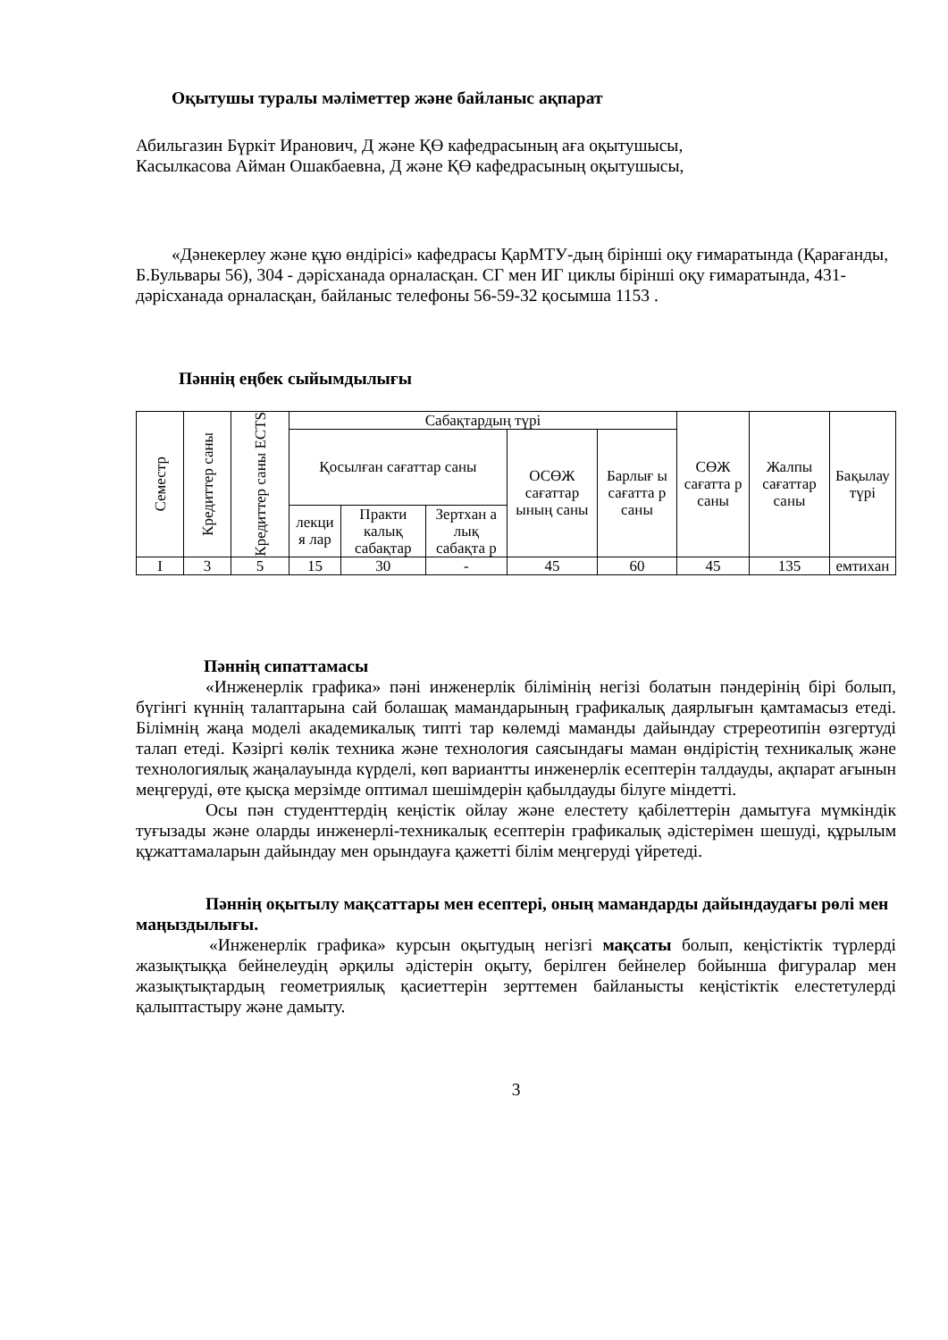Оқытушы туралы мәліметтер және байланыс ақпарат
Абильгазин Бүркіт Иранович, Д және ҚӨ кафедрасының аға оқытушысы,
Касылкасова Айман Ошакбаевна, Д және ҚӨ кафедрасының оқытушысы,
«Дәнекерлеу және құю өндірісі» кафедрасы ҚарМТУ-дың бірінші оқу ғимаратында (Қарағанды, Б.Бульвары 56), 304 - дәрісханада орналасқан. СГ мен ИГ циклы бірінші оқу ғимаратында, 431-дәрісханада орналасқан, байланыс телефоны 56-59-32 қосымша 1153 .
Пәннің еңбек сыйымдылығы
| Семестр | Кредиттер саны | Кредиттер саны ECTS | Сабақтардың түрі | | | | | СӨЖ сағатта р саны | Жалпы сағаттар саны | Бақылау түрі |
| --- | --- | --- | --- | --- | --- | --- | --- | --- | --- | --- |
| | | | Қосылған сағаттар саны | | | ОСӨЖ сағаттар ының саны | Барлығ ы сағатта р саны | | | |
| | | | лекци я лар | Практи калық сабақтар | Зертхан а лық сабақта р | | | | | |
| I | 3 | 5 | 15 | 30 | - | 45 | 60 | 45 | 135 | емтихан |
Пәннің сипаттамасы
«Инженерлік графика» пәні инженерлік білімінің негізі болатын пәндерінің бірі болып, бүгінгі күннің талаптарына сай болашақ мамандарының графикалық даярлығын қамтамасыз етеді. Білімнің жаңа моделі академикалық типті тар көлемді маманды дайындау стререотипін өзгертуді талап етеді. Кәзіргі көлік техника және технология саясындағы маман өндірістің техникалық және технологиялық жаңалауында күрделі, көп вариантты инженерлік есептерін талдауды, ақпарат ағынын меңгеруді, өте қысқа мерзімде оптимал шешімдерін қабылдауды білуге міндетті.
Осы пән студенттердің кеңістік ойлау және елестету қабілеттерін дамытуға мүмкіндік туғызады және оларды инженерлі-техникалық есептерін графикалық әдістерімен шешуді, құрылым құжаттамаларын дайындау мен орындауға қажетті білім меңгеруді үйретеді.
Пәннің оқытылу мақсаттары мен есептері, оның мамандарды дайындаудағы рөлі мен маңыздылығы.
«Инженерлік графика» курсын оқытудың негізгі мақсаты болып, кеңістіктік түрлерді жазықтыққа бейнелеудің әрқилы әдістерін оқыту, берілген бейнелер бойынша фигуралар мен жазықтықтардың геометриялық қасиеттерін зерттемен байланысты кеңістіктік елестетулерді қалыптастыру және дамыту.
3